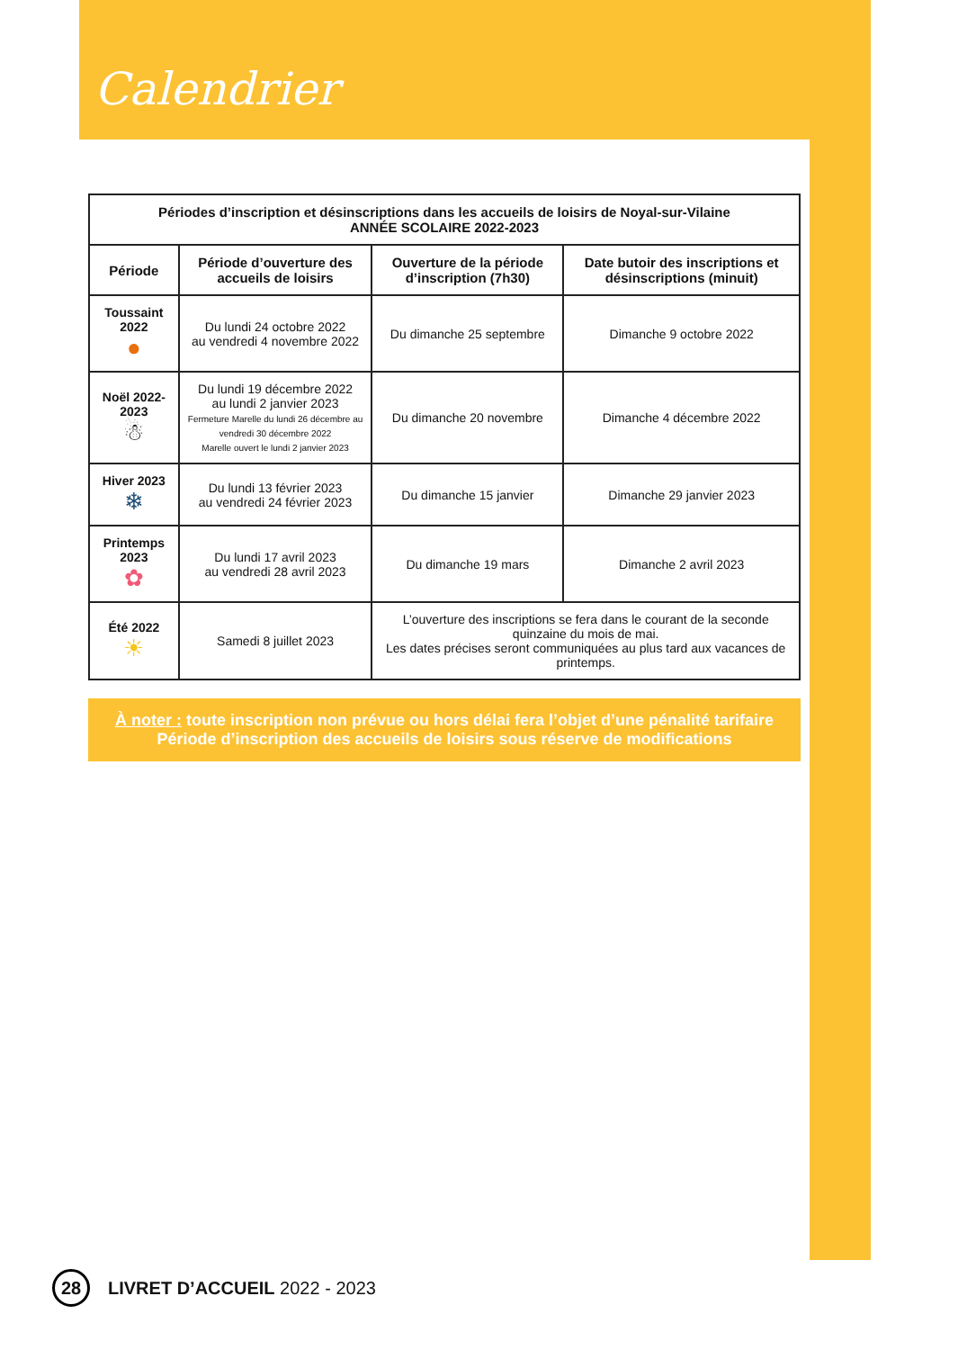Calendrier
| Périodes d’inscription et désinscriptions dans les accueils de loisirs de Noyal-sur-Vilaine ANNÉE SCOLAIRE 2022-2023 | | | |
| --- | --- | --- | --- |
| Période | Période d’ouverture des accueils de loisirs | Ouverture de la période d’inscription (7h30) | Date butoir des inscriptions et désinscriptions (minuit) |
| Toussaint 2022 ● | Du lundi 24 octobre 2022 au vendredi 4 novembre 2022 | Du dimanche 25 septembre | Dimanche 9 octobre 2022 |
| Noël 2022-2023 ☃ | Du lundi 19 décembre 2022 au lundi 2 janvier 2023 Fermeture Marelle du lundi 26 décembre au vendredi 30 décembre 2022 Marelle ouvert le lundi 2 janvier 2023 | Du dimanche 20 novembre | Dimanche 4 décembre 2022 |
| Hiver 2023 ❄ | Du lundi 13 février 2023 au vendredi 24 février 2023 | Du dimanche 15 janvier | Dimanche 29 janvier 2023 |
| Printemps 2023 ✿ | Du lundi 17 avril 2023 au vendredi 28 avril 2023 | Du dimanche 19 mars | Dimanche 2 avril 2023 |
| Été 2022 ☀ | Samedi 8 juillet 2023 | L’ouverture des inscriptions se fera dans le courant de la seconde quinzaine du mois de mai. Les dates précises seront communiquées au plus tard aux vacances de printemps. | |
À noter : toute inscription non prévue ou hors délai fera l’objet d’une pénalité tarifaire
Période d’inscription des accueils de loisirs sous réserve de modifications
28 LIVRET D’ACCUEIL 2022 - 2023